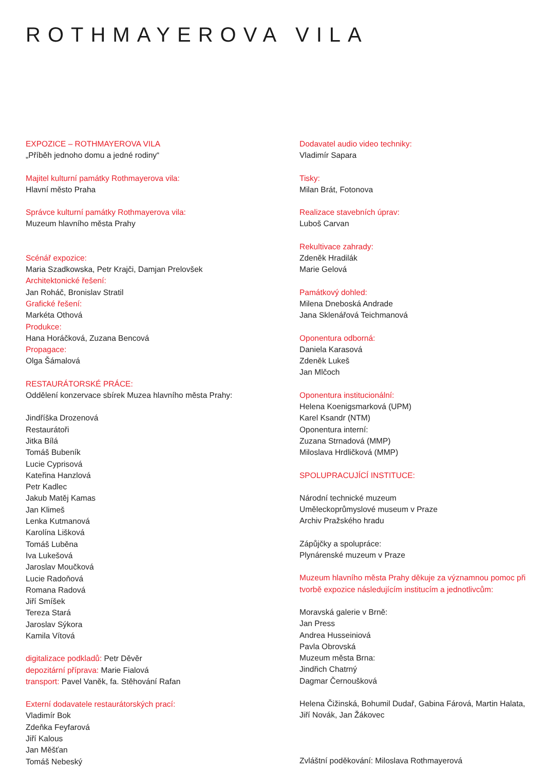ROTHMAYEROVA VILA
EXPOZICE – ROTHMAYEROVA VILA
„Příběh jednoho domu a jedné rodiny“
Majitel kulturní památky Rothmayerova vila:
Hlavní město Praha
Správce kulturní památky Rothmayerova vila:
Muzeum hlavního města Prahy
Scénář expozice:
Maria Szadkowska, Petr Krajči, Damjan Prelovšek
Architektonické řešení:
Jan Roháč, Bronislav Stratil
Grafické řešení:
Markéta Othová
Produkce:
Hana Horáčková, Zuzana Bencová
Propagace:
Olga Šámalová
RESTAURÁTORSKÉ PRÁCE:
Oddělení konzervace sbírek Muzea hlavního města Prahy:
Jindříška Drozenová
Restaurátoři
Jitka Bílá
Tomáš Bubeník
Lucie Cyprisová
Kateřina Hanzlová
Petr Kadlec
Jakub Matěj Kamas
Jan Klimeš
Lenka Kutmanová
Karolína Lišková
Tomáš Luběna
Iva Lukešová
Jaroslav Moučková
Lucie Radoňová
Romana Radová
Jiří Smíšek
Tereza Stará
Jaroslav Sýkora
Kamila Vítová
digitalizace podkladů: Petr Děvěr
depozitární příprava: Marie Fialová
transport: Pavel Vaněk, fa. Stěhování Rafan
Externí dodavatele restaurátorských prací:
Vladimír Bok
Zdeňka Feyfarová
Jiří Kalous
Jan Měšťan
Tomáš Nebeský
Dodavatel audio video techniky:
Vladimír Sapara
Tisky:
Milan Brát, Fotonova
Realizace stavebních úprav:
Luboš Carvan
Rekultivace zahrady:
Zdeněk Hradilák
Marie Gelová
Památkový dohled:
Milena Dneboská Andrade
Jana Sklenářová Teichmanová
Oponentura odborná:
Daniela Karasová
Zdeněk Lukeš
Jan Mlčoch
Oponentura institucionální:
Helena Koenigsmarková (UPM)
Karel Ksandr (NTM)
Oponentura interní:
Zuzana Strnadová (MMP)
Miloslava Hrdličková (MMP)
SPOLUPRACUJÍCÍ INSTITUCE:
Národní technické muzeum
Uměleckoprůmyslové museum v Praze
Archiv Pražského hradu
Zápůjčky a spolupráce:
Plynárenské muzeum v Praze
Muzeum hlavního města Prahy děkuje za významnou pomoc při tvorbě expozice následujícím institucím a jednotlivcům:
Moravská galerie v Brně:
Jan Press
Andrea Husseiniová
Pavla Obrovská
Muzeum města Brna:
Jindřich Chatrný
Dagmar Černoušková
Helena Čižinská, Bohumil Dudař, Gabina Fárová, Martin Halata, Jiří Novák, Jan Žákovec
Zvláštní poděkování: Miloslava Rothmayerová